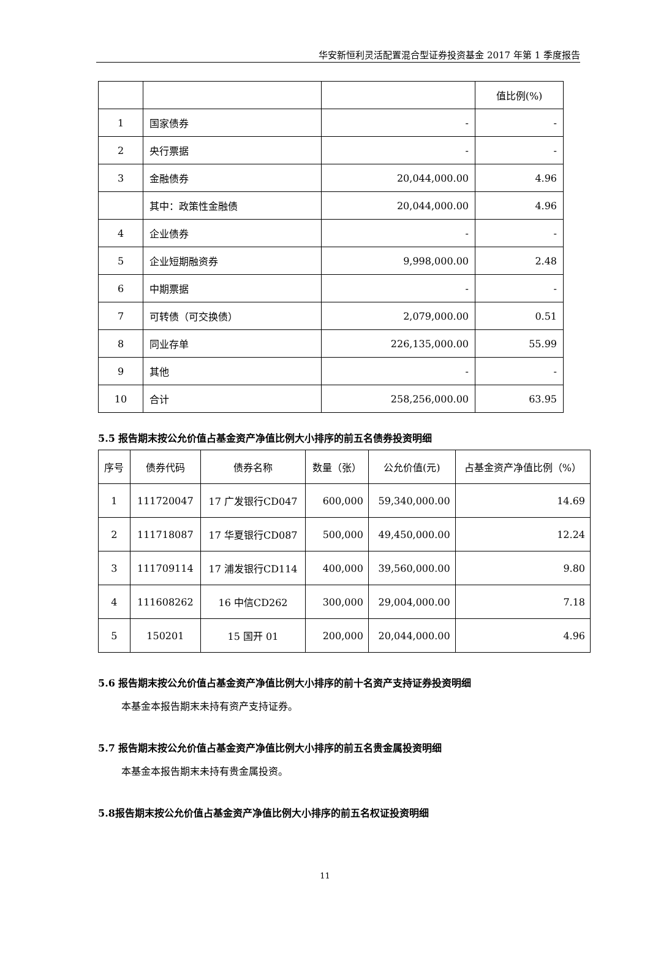华安新恒利灵活配置混合型证券投资基金 2017 年第 1 季度报告
| | | | 值比例(%) |
| 1 | 国家债券 | - | - |
| 2 | 央行票据 | - | - |
| 3 | 金融债券 | 20,044,000.00 | 4.96 |
| | 其中：政策性金融债 | 20,044,000.00 | 4.96 |
| 4 | 企业债券 | - | - |
| 5 | 企业短期融资券 | 9,998,000.00 | 2.48 |
| 6 | 中期票据 | - | - |
| 7 | 可转债（可交换债） | 2,079,000.00 | 0.51 |
| 8 | 同业存单 | 226,135,000.00 | 55.99 |
| 9 | 其他 | - | - |
| 10 | 合计 | 258,256,000.00 | 63.95 |
5.5 报告期末按公允价值占基金资产净值比例大小排序的前五名债券投资明细
| 序号 | 债券代码 | 债券名称 | 数量（张） | 公允价值(元) | 占基金资产净值比例（%） |
| --- | --- | --- | --- | --- | --- |
| 1 | 111720047 | 17 广发银行CD047 | 600,000 | 59,340,000.00 | 14.69 |
| 2 | 111718087 | 17 华夏银行CD087 | 500,000 | 49,450,000.00 | 12.24 |
| 3 | 111709114 | 17 浦发银行CD114 | 400,000 | 39,560,000.00 | 9.80 |
| 4 | 111608262 | 16 中信CD262 | 300,000 | 29,004,000.00 | 7.18 |
| 5 | 150201 | 15 国开 01 | 200,000 | 20,044,000.00 | 4.96 |
5.6 报告期末按公允价值占基金资产净值比例大小排序的前十名资产支持证券投资明细
本基金本报告期末未持有资产支持证券。
5.7 报告期末按公允价值占基金资产净值比例大小排序的前五名贵金属投资明细
本基金本报告期末未持有贵金属投资。
5.8报告期末按公允价值占基金资产净值比例大小排序的前五名权证投资明细
11